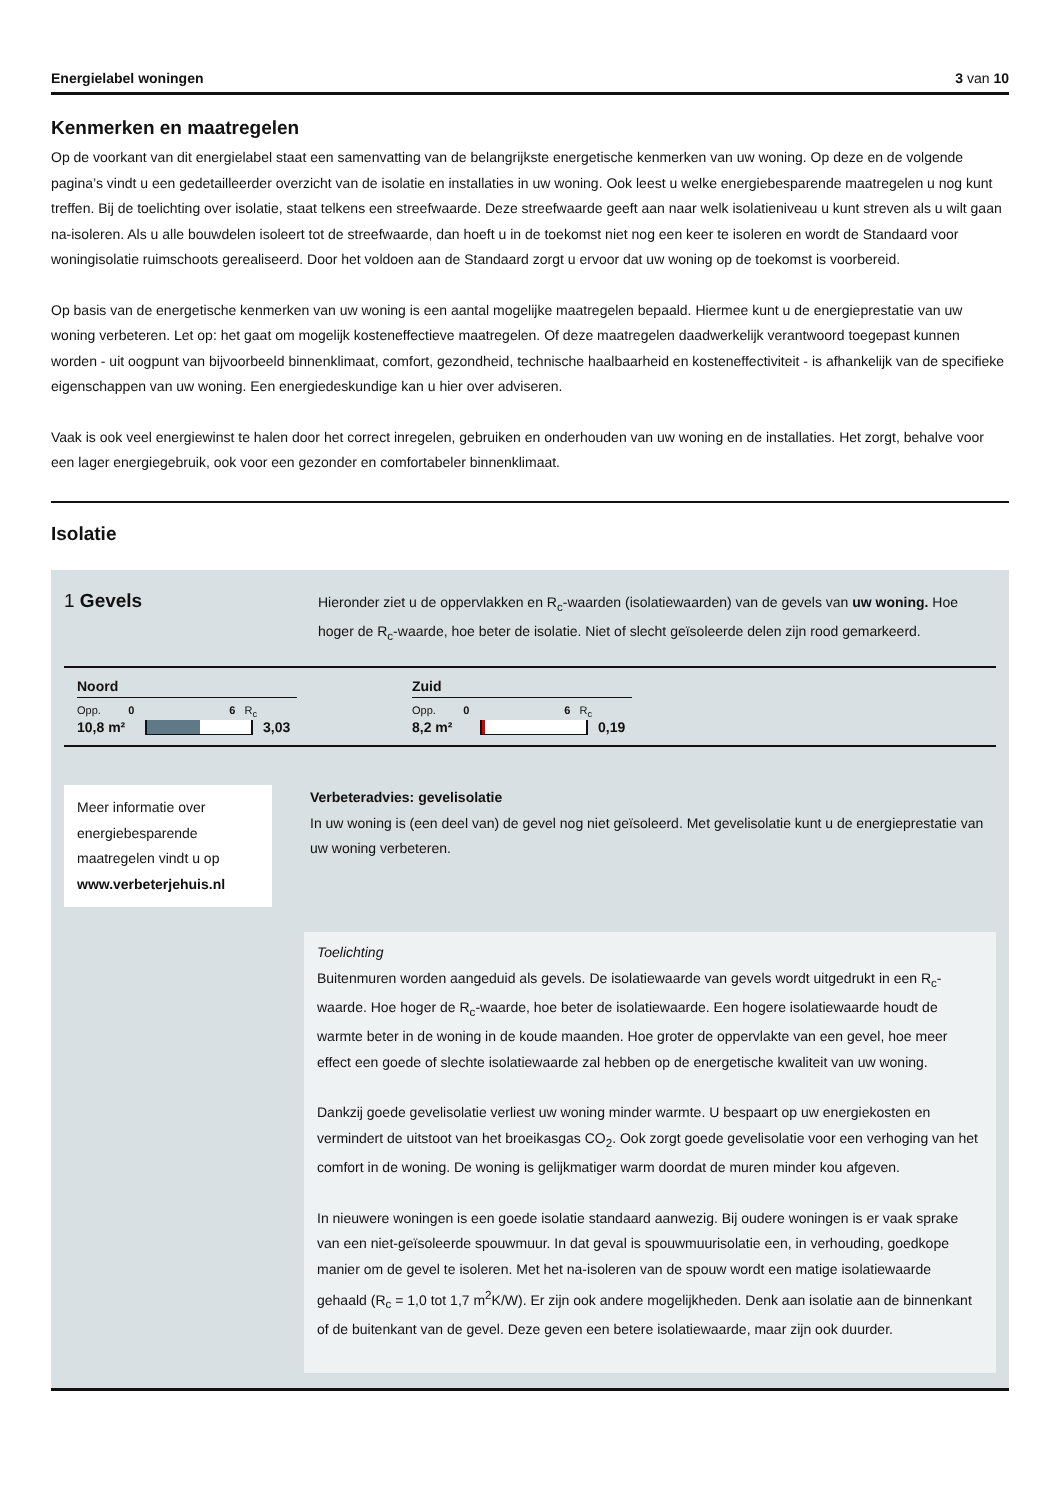Energielabel woningen 3 van 10
Kenmerken en maatregelen
Op de voorkant van dit energielabel staat een samenvatting van de belangrijkste energetische kenmerken van uw woning. Op deze en de volgende pagina’s vindt u een gedetailleerder overzicht van de isolatie en installaties in uw woning. Ook leest u welke energiebesparende maatregelen u nog kunt treffen. Bij de toelichting over isolatie, staat telkens een streefwaarde. Deze streefwaarde geeft aan naar welk isolatieniveau u kunt streven als u wilt gaan na-isoleren. Als u alle bouwdelen isoleert tot de streefwaarde, dan hoeft u in de toekomst niet nog een keer te isoleren en wordt de Standaard voor woningisolatie ruimschoots gerealiseerd. Door het voldoen aan de Standaard zorgt u ervoor dat uw woning op de toekomst is voorbereid.
Op basis van de energetische kenmerken van uw woning is een aantal mogelijke maatregelen bepaald. Hiermee kunt u de energieprestatie van uw woning verbeteren. Let op: het gaat om mogelijk kosteneffectieve maatregelen. Of deze maatregelen daadwerkelijk verantwoord toegepast kunnen worden - uit oogpunt van bijvoorbeeld binnenklimaat, comfort, gezondheid, technische haalbaarheid en kosteneffectiviteit - is afhankelijk van de specifieke eigenschappen van uw woning. Een energiedeskundige kan u hier over adviseren.
Vaak is ook veel energiewinst te halen door het correct inregelen, gebruiken en onderhouden van uw woning en de installaties. Het zorgt, behalve voor een lager energiegebruik, ook voor een gezonder en comfortabeler binnenklimaat.
Isolatie
1 Gevels
Hieronder ziet u de oppervlakken en R<sub>c</sub>-waarden (isolatiewaarden) van de gevels van uw woning. Hoe hoger de R<sub>c</sub>-waarde, hoe beter de isolatie. Niet of slecht geïsoleerde delen zijn rood gemarkeerd.
Noord
Opp. 0 6 R<sub>c</sub>
10,8 m²
3,03
Zuid
Opp. 0 6 R<sub>c</sub>
8,2 m² 0,19
Meer informatie over energiebesparende maatregelen vindt u op www.verbeterjehuis.nl
Verbeteradvies: gevelisolatie
In uw woning is (een deel van) de gevel nog niet geïsoleerd. Met gevelisolatie kunt u de energieprestatie van uw woning verbeteren.
Toelichting
Buitenmuren worden aangeduid als gevels. De isolatiewaarde van gevels wordt uitgedrukt in een R<sub>c</sub>-waarde. Hoe hoger de R<sub>c</sub>-waarde, hoe beter de isolatiewaarde. Een hogere isolatiewaarde houdt de warmte beter in de woning in de koude maanden. Hoe groter de oppervlakte van een gevel, hoe meer effect een goede of slechte isolatiewaarde zal hebben op de energetische kwaliteit van uw woning.
Dankzij goede gevelisolatie verliest uw woning minder warmte. U bespaart op uw energiekosten en vermindert de uitstoot van het broeikasgas CO<sub>2</sub>. Ook zorgt goede gevelisolatie voor een verhoging van het comfort in de woning. De woning is gelijkmatiger warm doordat de muren minder kou afgeven.
In nieuwere woningen is een goede isolatie standaard aanwezig. Bij oudere woningen is er vaak sprake van een niet-geïsoleerde spouwmuur. In dat geval is spouwmuurisolatie een, in verhouding, goedkope manier om de gevel te isoleren. Met het na-isoleren van de spouw wordt een matige isolatiewaarde gehaald (R<sub>c</sub> = 1,0 tot 1,7 m<sup>2</sup>K/W). Er zijn ook andere mogelijkheden. Denk aan isolatie aan de binnenkant of de buitenkant van de gevel. Deze geven een betere isolatiewaarde, maar zijn ook duurder.